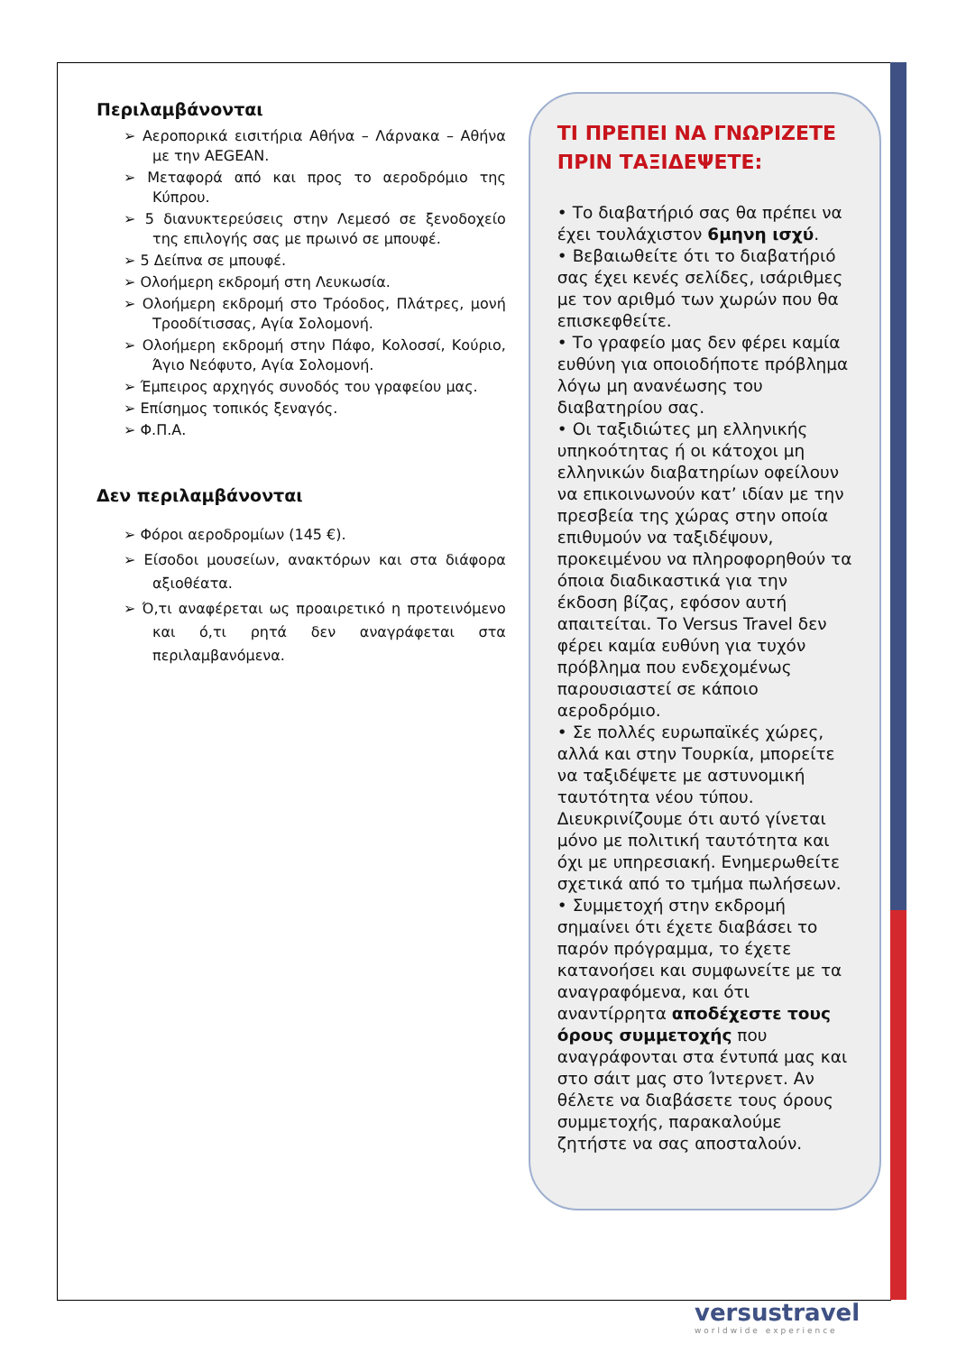Περιλαμβάνονται
➢ Αεροπορικά εισιτήρια Αθήνα – Λάρνακα – Αθήνα με την AEGEAN.
➢ Μεταφορά από και προς το αεροδρόμιο της Κύπρου.
➢ 5 διανυκτερεύσεις στην Λεμεσό σε ξενοδοχείο της επιλογής σας με πρωινό σε μπουφέ.
➢ 5 Δείπνα σε μπουφέ.
➢ Ολοήμερη εκδρομή στη Λευκωσία.
➢ Ολοήμερη εκδρομή στο Τρόοδος, Πλάτρες, μονή Τροοδίτισσας, Αγία Σολομονή.
➢ Ολοήμερη εκδρομή στην Πάφο, Κολοσσί, Κούριο, Άγιο Νεόφυτο, Αγία Σολομονή.
➢ Έμπειρος αρχηγός συνοδός του γραφείου μας.
➢ Επίσημος τοπικός ξεναγός.
➢ Φ.Π.Α.
Δεν περιλαμβάνονται
➢ Φόροι αεροδρομίων (145 €).
➢ Είσοδοι μουσείων, ανακτόρων και στα διάφορα αξιοθέατα.
➢ Ό,τι αναφέρεται ως προαιρετικό η προτεινόμενο και ό,τι ρητά δεν αναγράφεται στα περιλαμβανόμενα.
ΤΙ ΠΡΕΠΕΙ ΝΑ ΓΝΩΡΙΖΕΤΕ ΠΡΙΝ ΤΑΞΙΔΕΨΕΤΕ:
• Το διαβατήριό σας θα πρέπει να έχει τουλάχιστον 6μηνη ισχύ.
• Βεβαιωθείτε ότι το διαβατήριό σας έχει κενές σελίδες, ισάριθμες με τον αριθμό των χωρών που θα επισκεφθείτε.
• Το γραφείο μας δεν φέρει καμία ευθύνη για οποιοδήποτε πρόβλημα λόγω μη ανανέωσης του διαβατηρίου σας.
• Οι ταξιδιώτες μη ελληνικής υπηκοότητας ή οι κάτοχοι μη ελληνικών διαβατηρίων οφείλουν να επικοινωνούν κατ’ ιδίαν με την πρεσβεία της χώρας στην οποία επιθυμούν να ταξιδέψουν, προκειμένου να πληροφορηθούν τα όποια διαδικαστικά για την έκδοση βίζας, εφόσον αυτή απαιτείται. Το Versus Travel δεν φέρει καμία ευθύνη για τυχόν πρόβλημα που ενδεχομένως παρουσιαστεί σε κάποιο αεροδρόμιο.
• Σε πολλές ευρωπαϊκές χώρες, αλλά και στην Τουρκία, μπορείτε να ταξιδέψετε με αστυνομική ταυτότητα νέου τύπου. Διευκρινίζουμε ότι αυτό γίνεται μόνο με πολιτική ταυτότητα και όχι με υπηρεσιακή. Ενημερωθείτε σχετικά από το τμήμα πωλήσεων.
• Συμμετοχή στην εκδρομή σημαίνει ότι έχετε διαβάσει το παρόν πρόγραμμα, το έχετε κατανοήσει και συμφωνείτε με τα αναγραφόμενα, και ότι αναντίρρητα αποδέχεστε τους όρους συμμετοχής που αναγράφονται στα έντυπά μας και στο σάιτ μας στο Ίντερνετ. Αν θέλετε να διαβάσετε τους όρους συμμετοχής, παρακαλούμε ζητήστε να σας αποσταλούν.
versustravel
worldwide experience